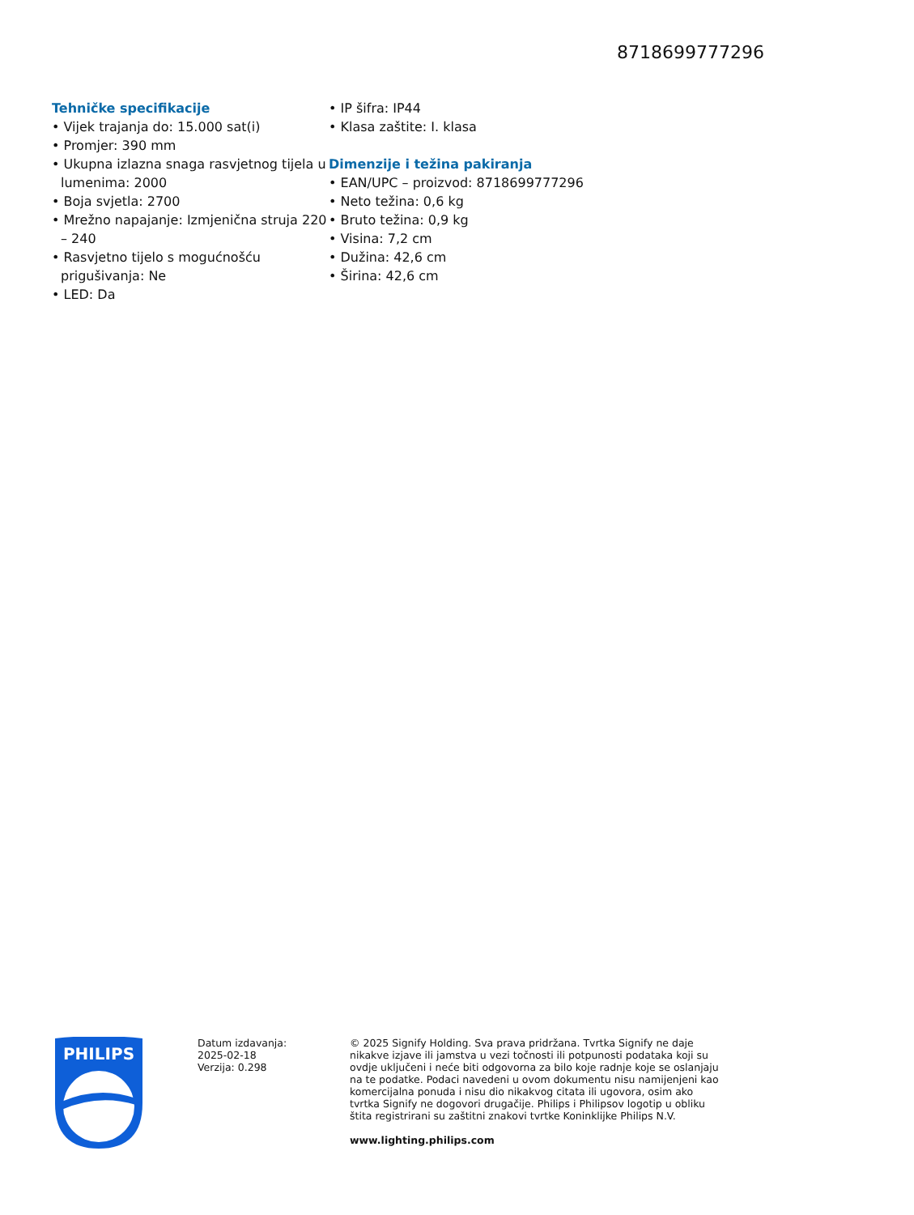8718699777296
Tehničke specifikacije
• Vijek trajanja do: 15.000 sat(i)
• Promjer: 390 mm
• Ukupna izlazna snaga rasvjetnog tijela u lumenima: 2000
• Boja svjetla: 2700
• Mrežno napajanje: Izmjenična struja 220 – 240
• Rasvjetno tijelo s mogućnošću prigušivanja: Ne
• LED: Da
• IP šifra: IP44
• Klasa zaštite: I. klasa
Dimenzije i težina pakiranja
• EAN/UPC – proizvod: 8718699777296
• Neto težina: 0,6 kg
• Bruto težina: 0,9 kg
• Visina: 7,2 cm
• Dužina: 42,6 cm
• Širina: 42,6 cm
PHILIPS
Datum izdavanja:
2025-02-18
Verzija: 0.298
© 2025 Signify Holding. Sva prava pridržana. Tvrtka Signify ne daje nikakve izjave ili jamstva u vezi točnosti ili potpunosti podataka koji su ovdje uključeni i neće biti odgovorna za bilo koje radnje koje se oslanjaju na te podatke. Podaci navedeni u ovom dokumentu nisu namijenjeni kao komercijalna ponuda i nisu dio nikakvog citata ili ugovora, osim ako tvrtka Signify ne dogovori drugačije. Philips i Philipsov logotip u obliku štita registrirani su zaštitni znakovi tvrtke Koninklijke Philips N.V.
www.lighting.philips.com